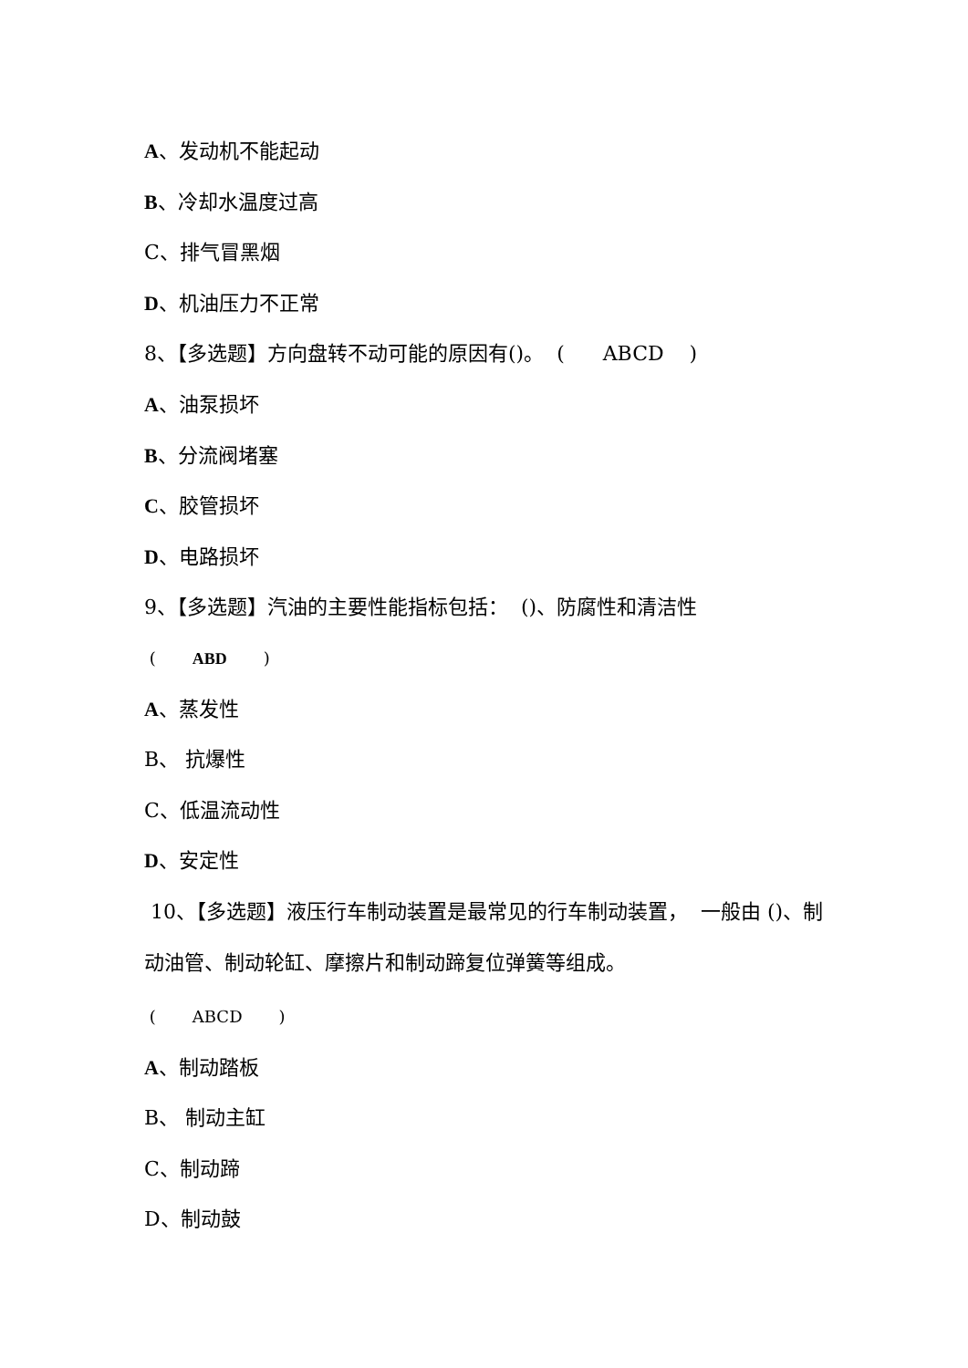A、发动机不能起动
B、冷却水温度过高
C、排气冒黑烟
D、机油压力不正常
8、【多选题】方向盘转不动可能的原因有()。 ( ABCD )
A、油泵损坏
B、分流阀堵塞
C、胶管损坏
D、电路损坏
9、【多选题】汽油的主要性能指标包括： ()、防腐性和清洁性
( ABD )
A、蒸发性
B、 抗爆性
C、低温流动性
D、安定性
10、【多选题】液压行车制动装置是最常见的行车制动装置， 一般由 ()、制动油管、制动轮缸、摩擦片和制动蹄复位弹簧等组成。
( ABCD )
A、制动踏板
B、 制动主缸
C、制动蹄
D、制动鼓